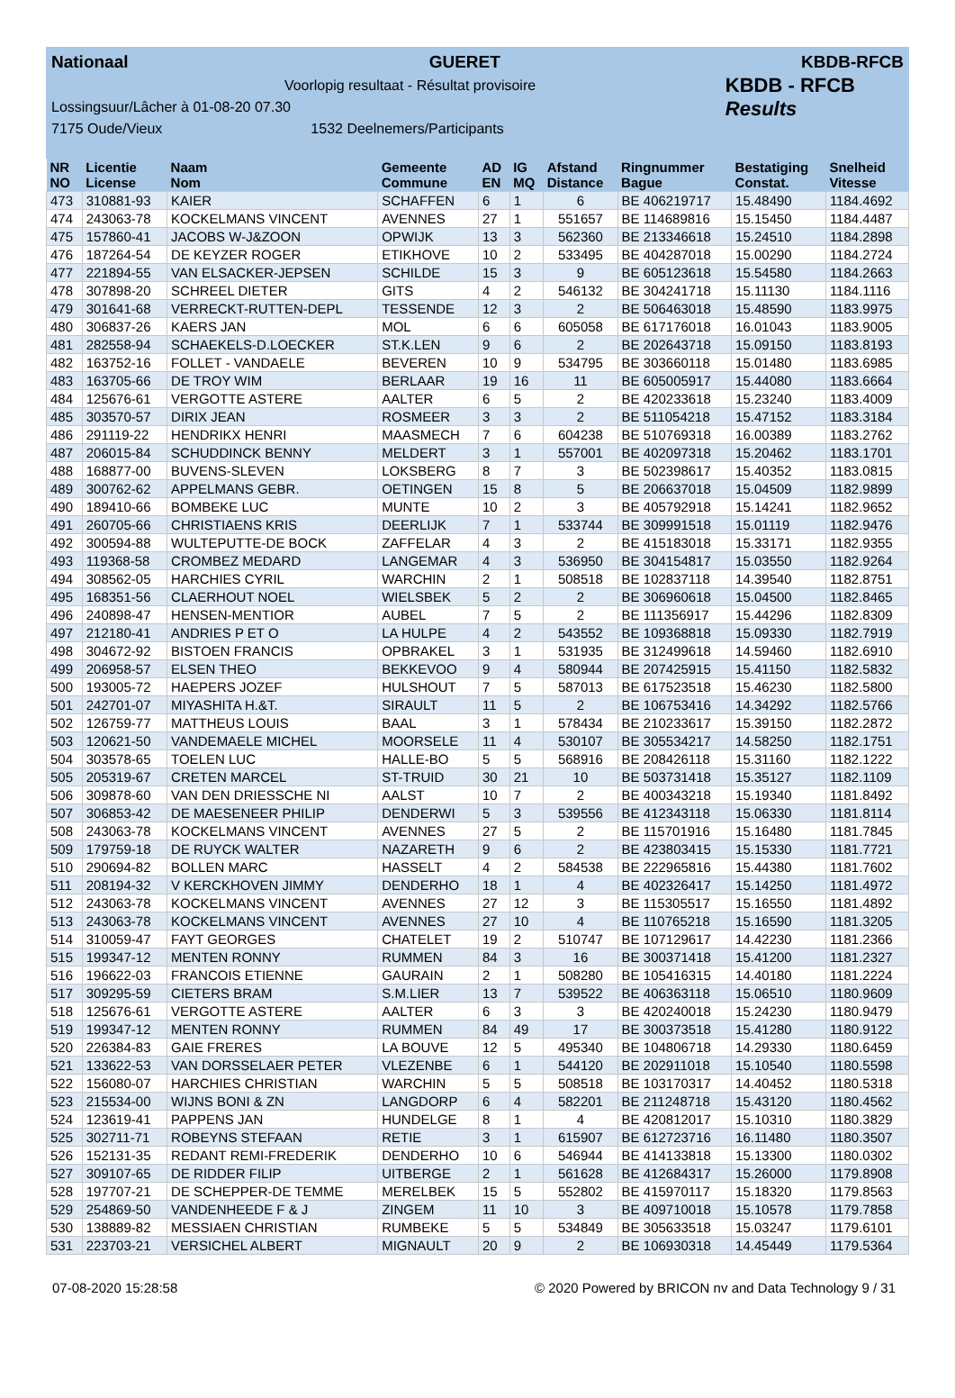Nationaal GUERET KBDB-RFCB
Voorlopig resultaat - Résultat provisoire
Lossingsuur/Lâcher à 01-08-20 07.30
7175 Oude/Vieux 1532 Deelnemers/Participants
KBDB - RFCB
Results
| NR NO | Licentie License | Naam Nom | Gemeente Commune | AD EN | IG MQ | Afstand Distance | Ringnummer Bague | Bestatiging Constat. | Snelheid Vitesse |
| --- | --- | --- | --- | --- | --- | --- | --- | --- | --- |
| 473 | 310881-93 | KAIER | SCHAFFEN | 6 | 1 | 6 | BE 406219717 | 15.48490 | 1184.4692 |
| 474 | 243063-78 | KOCKELMANS VINCENT | AVENNES | 27 | 1 | 551657 | BE 114689816 | 15.15450 | 1184.4487 |
| 475 | 157860-41 | JACOBS W-J&ZOON | OPWIJK | 13 | 3 | 562360 | BE 213346618 | 15.24510 | 1184.2898 |
| 476 | 187264-54 | DE KEYZER ROGER | ETIKHOVE | 10 | 2 | 533495 | BE 404287018 | 15.00290 | 1184.2724 |
| 477 | 221894-55 | VAN ELSACKER-JEPSEN | SCHILDE | 15 | 3 | 9 | BE 605123618 | 15.54580 | 1184.2663 |
| 478 | 307898-20 | SCHREEL DIETER | GITS | 4 | 2 | 546132 | BE 304241718 | 15.11130 | 1184.1116 |
| 479 | 301641-68 | VERRECKT-RUTTEN-DEPL | TESSENDE | 12 | 3 | 2 | BE 506463018 | 15.48590 | 1183.9975 |
| 480 | 306837-26 | KAERS JAN | MOL | 6 | 6 | 605058 | BE 617176018 | 16.01043 | 1183.9005 |
| 481 | 282558-94 | SCHAEKELS-D.LOECKER | ST.K.LEN | 9 | 6 | 2 | BE 202643718 | 15.09150 | 1183.8193 |
| 482 | 163752-16 | FOLLET - VANDAELE | BEVEREN | 10 | 9 | 534795 | BE 303660118 | 15.01480 | 1183.6985 |
| 483 | 163705-66 | DE TROY WIM | BERLAAR | 19 | 16 | 11 | BE 605005917 | 15.44080 | 1183.6664 |
| 484 | 125676-61 | VERGOTTE ASTERE | AALTER | 6 | 5 | 2 | BE 420233618 | 15.23240 | 1183.4009 |
| 485 | 303570-57 | DIRIX JEAN | ROSMEER | 3 | 3 | 2 | BE 511054218 | 15.47152 | 1183.3184 |
| 486 | 291119-22 | HENDRIKX HENRI | MAASMECH | 7 | 6 | 604238 | BE 510769318 | 16.00389 | 1183.2762 |
| 487 | 206015-84 | SCHUDDINCK BENNY | MELDERT | 3 | 1 | 557001 | BE 402097318 | 15.20462 | 1183.1701 |
| 488 | 168877-00 | BUVENS-SLEVEN | LOKSBERG | 8 | 7 | 3 | BE 502398617 | 15.40352 | 1183.0815 |
| 489 | 300762-62 | APPELMANS GEBR. | OETINGEN | 15 | 8 | 5 | BE 206637018 | 15.04509 | 1182.9899 |
| 490 | 189410-66 | BOMBEKE LUC | MUNTE | 10 | 2 | 3 | BE 405792918 | 15.14241 | 1182.9652 |
| 491 | 260705-66 | CHRISTIAENS KRIS | DEERLIJK | 7 | 1 | 533744 | BE 309991518 | 15.01119 | 1182.9476 |
| 492 | 300594-88 | WULTEPUTTE-DE BOCK | ZAFFELAR | 4 | 3 | 2 | BE 415183018 | 15.33171 | 1182.9355 |
| 493 | 119368-58 | CROMBEZ MEDARD | LANGEMAR | 4 | 3 | 536950 | BE 304154817 | 15.03550 | 1182.9264 |
| 494 | 308562-05 | HARCHIES CYRIL | WARCHIN | 2 | 1 | 508518 | BE 102837118 | 14.39540 | 1182.8751 |
| 495 | 168351-56 | CLAERHOUT NOEL | WIELSBEK | 5 | 2 | 2 | BE 306960618 | 15.04500 | 1182.8465 |
| 496 | 240898-47 | HENSEN-MENTIOR | AUBEL | 7 | 5 | 2 | BE 111356917 | 15.44296 | 1182.8309 |
| 497 | 212180-41 | ANDRIES P ET O | LA HULPE | 4 | 2 | 543552 | BE 109368818 | 15.09330 | 1182.7919 |
| 498 | 304672-92 | BISTOEN FRANCIS | OPBRAKEL | 3 | 1 | 531935 | BE 312499618 | 14.59460 | 1182.6910 |
| 499 | 206958-57 | ELSEN THEO | BEKKEVOO | 9 | 4 | 580944 | BE 207425915 | 15.41150 | 1182.5832 |
| 500 | 193005-72 | HAEPERS JOZEF | HULSHOUT | 7 | 5 | 587013 | BE 617523518 | 15.46230 | 1182.5800 |
| 501 | 242701-07 | MIYASHITA H.&T. | SIRAULT | 11 | 5 | 2 | BE 106753416 | 14.34292 | 1182.5766 |
| 502 | 126759-77 | MATTHEUS LOUIS | BAAL | 3 | 1 | 578434 | BE 210233617 | 15.39150 | 1182.2872 |
| 503 | 120621-50 | VANDEMAELE MICHEL | MOORSELE | 11 | 4 | 530107 | BE 305534217 | 14.58250 | 1182.1751 |
| 504 | 303578-65 | TOELEN LUC | HALLE-BO | 5 | 5 | 568916 | BE 208426118 | 15.31160 | 1182.1222 |
| 505 | 205319-67 | CRETEN MARCEL | ST-TRUID | 30 | 21 | 10 | BE 503731418 | 15.35127 | 1182.1109 |
| 506 | 309878-60 | VAN DEN DRIESSCHE NI | AALST | 10 | 7 | 2 | BE 400343218 | 15.19340 | 1181.8492 |
| 507 | 306853-42 | DE MAESENEER PHILIP | DENDERWI | 5 | 3 | 539556 | BE 412343118 | 15.06330 | 1181.8114 |
| 508 | 243063-78 | KOCKELMANS VINCENT | AVENNES | 27 | 5 | 2 | BE 115701916 | 15.16480 | 1181.7845 |
| 509 | 179759-18 | DE RUYCK WALTER | NAZARETH | 9 | 6 | 2 | BE 423803415 | 15.15330 | 1181.7721 |
| 510 | 290694-82 | BOLLEN MARC | HASSELT | 4 | 2 | 584538 | BE 222965816 | 15.44380 | 1181.7602 |
| 511 | 208194-32 | V KERCKHOVEN JIMMY | DENDERHO | 18 | 1 | 4 | BE 402326417 | 15.14250 | 1181.4972 |
| 512 | 243063-78 | KOCKELMANS VINCENT | AVENNES | 27 | 12 | 3 | BE 115305517 | 15.16550 | 1181.4892 |
| 513 | 243063-78 | KOCKELMANS VINCENT | AVENNES | 27 | 10 | 4 | BE 110765218 | 15.16590 | 1181.3205 |
| 514 | 310059-47 | FAYT GEORGES | CHATELET | 19 | 2 | 510747 | BE 107129617 | 14.42230 | 1181.2366 |
| 515 | 199347-12 | MENTEN RONNY | RUMMEN | 84 | 3 | 16 | BE 300371418 | 15.41200 | 1181.2327 |
| 516 | 196622-03 | FRANCOIS ETIENNE | GAURAIN | 2 | 1 | 508280 | BE 105416315 | 14.40180 | 1181.2224 |
| 517 | 309295-59 | CIETERS BRAM | S.M.LIER | 13 | 7 | 539522 | BE 406363118 | 15.06510 | 1180.9609 |
| 518 | 125676-61 | VERGOTTE ASTERE | AALTER | 6 | 3 | 3 | BE 420240018 | 15.24230 | 1180.9479 |
| 519 | 199347-12 | MENTEN RONNY | RUMMEN | 84 | 49 | 17 | BE 300373518 | 15.41280 | 1180.9122 |
| 520 | 226384-83 | GAIE FRERES | LA BOUVE | 12 | 5 | 495340 | BE 104806718 | 14.29330 | 1180.6459 |
| 521 | 133622-53 | VAN DORSSELAER PETER | VLEZENBE | 6 | 1 | 544120 | BE 202911018 | 15.10540 | 1180.5598 |
| 522 | 156080-07 | HARCHIES CHRISTIAN | WARCHIN | 5 | 5 | 508518 | BE 103170317 | 14.40452 | 1180.5318 |
| 523 | 215534-00 | WIJNS BONI & ZN | LANGDORP | 6 | 4 | 582201 | BE 211248718 | 15.43120 | 1180.4562 |
| 524 | 123619-41 | PAPPENS JAN | HUNDELGE | 8 | 1 | 4 | BE 420812017 | 15.10310 | 1180.3829 |
| 525 | 302711-71 | ROBEYNS STEFAAN | RETIE | 3 | 1 | 615907 | BE 612723716 | 16.11480 | 1180.3507 |
| 526 | 152131-35 | REDANT REMI-FREDERIK | DENDERHO | 10 | 6 | 546944 | BE 414133818 | 15.13300 | 1180.0302 |
| 527 | 309107-65 | DE RIDDER FILIP | UITBERGE | 2 | 1 | 561628 | BE 412684317 | 15.26000 | 1179.8908 |
| 528 | 197707-21 | DE SCHEPPER-DE TEMME | MERELBEK | 15 | 5 | 552802 | BE 415970117 | 15.18320 | 1179.8563 |
| 529 | 254869-50 | VANDENHEEDE F & J | ZINGEM | 11 | 10 | 3 | BE 409710018 | 15.10578 | 1179.7858 |
| 530 | 138889-82 | MESSIAEN CHRISTIAN | RUMBEKE | 5 | 5 | 534849 | BE 305633518 | 15.03247 | 1179.6101 |
| 531 | 223703-21 | VERSICHEL ALBERT | MIGNAULT | 20 | 9 | 2 | BE 106930318 | 14.45449 | 1179.5364 |
07-08-2020 15:28:58 © 2020 Powered by BRICON nv and Data Technology 9 / 31